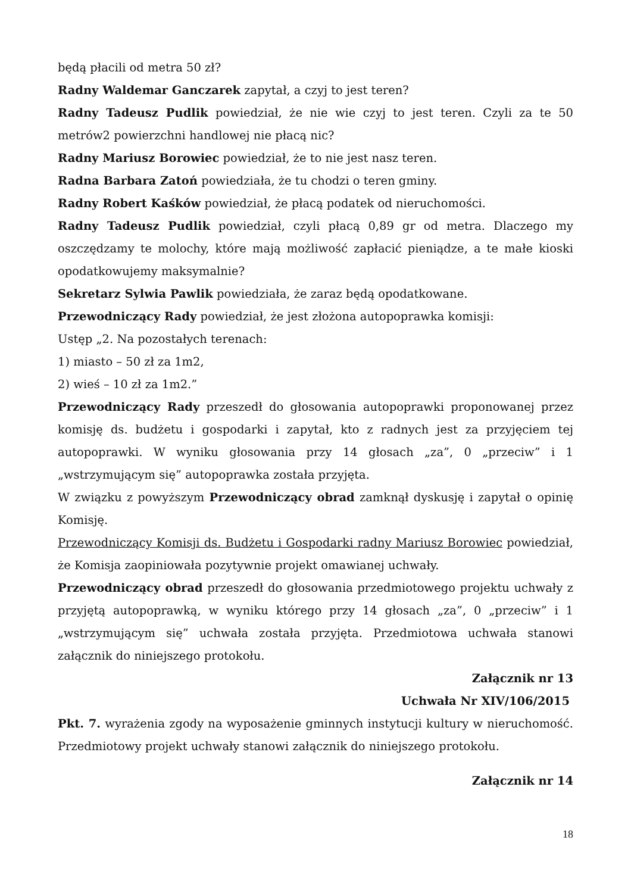będą płacili od metra 50 zł?
Radny Waldemar Ganczarek zapytał, a czyj to jest teren?
Radny Tadeusz Pudlik powiedział, że nie wie czyj to jest teren. Czyli za te 50 metrów2 powierzchni handlowej nie płacą nic?
Radny Mariusz Borowiec powiedział, że to nie jest nasz teren.
Radna Barbara Zatoń powiedziała, że tu chodzi o teren gminy.
Radny Robert Kaśków powiedział, że płacą podatek od nieruchomości.
Radny Tadeusz Pudlik powiedział, czyli płacą 0,89 gr od metra. Dlaczego my oszczędzamy te molochy, które mają możliwość zapłacić pieniądze, a te małe kioski opodatkowujemy maksymalnie?
Sekretarz Sylwia Pawlik powiedziała, że zaraz będą opodatkowane.
Przewodniczący Rady powiedział, że jest złożona autopoprawka komisji:
Ustęp „2. Na pozostałych terenach:
1) miasto – 50 zł za 1m2,
2) wieś – 10 zł za 1m2.”
Przewodniczący Rady przeszedł do głosowania autopoprawki proponowanej przez komisję ds. budżetu i gospodarki i zapytał, kto z radnych jest za przyjęciem tej autopoprawki. W wyniku głosowania przy 14 głosach „za”, 0 „przeciw” i 1 „wstrzymującym się” autopoprawka została przyjęta.
W związku z powyższym Przewodniczący obrad zamknął dyskusję i zapytał o opinię Komisję.
Przewodniczący Komisji ds. Budżetu i Gospodarki radny Mariusz Borowiec powiedział, że Komisja zaopiniowała pozytywnie projekt omawianej uchwały.
Przewodniczący obrad przeszedł do głosowania przedmiotowego projektu uchwały z przyjętą autopoprawką, w wyniku którego przy 14 głosach „za”, 0 „przeciw” i 1 „wstrzymującym się” uchwała została przyjęta. Przedmiotowa uchwała stanowi załącznik do niniejszego protokołu.
Załącznik nr 13
Uchwała Nr XIV/106/2015
Pkt. 7. wyrażenia zgody na wyposażenie gminnych instytucji kultury w nieruchomość. Przedmiotowy projekt uchwały stanowi załącznik do niniejszego protokołu.
Załącznik nr 14
18